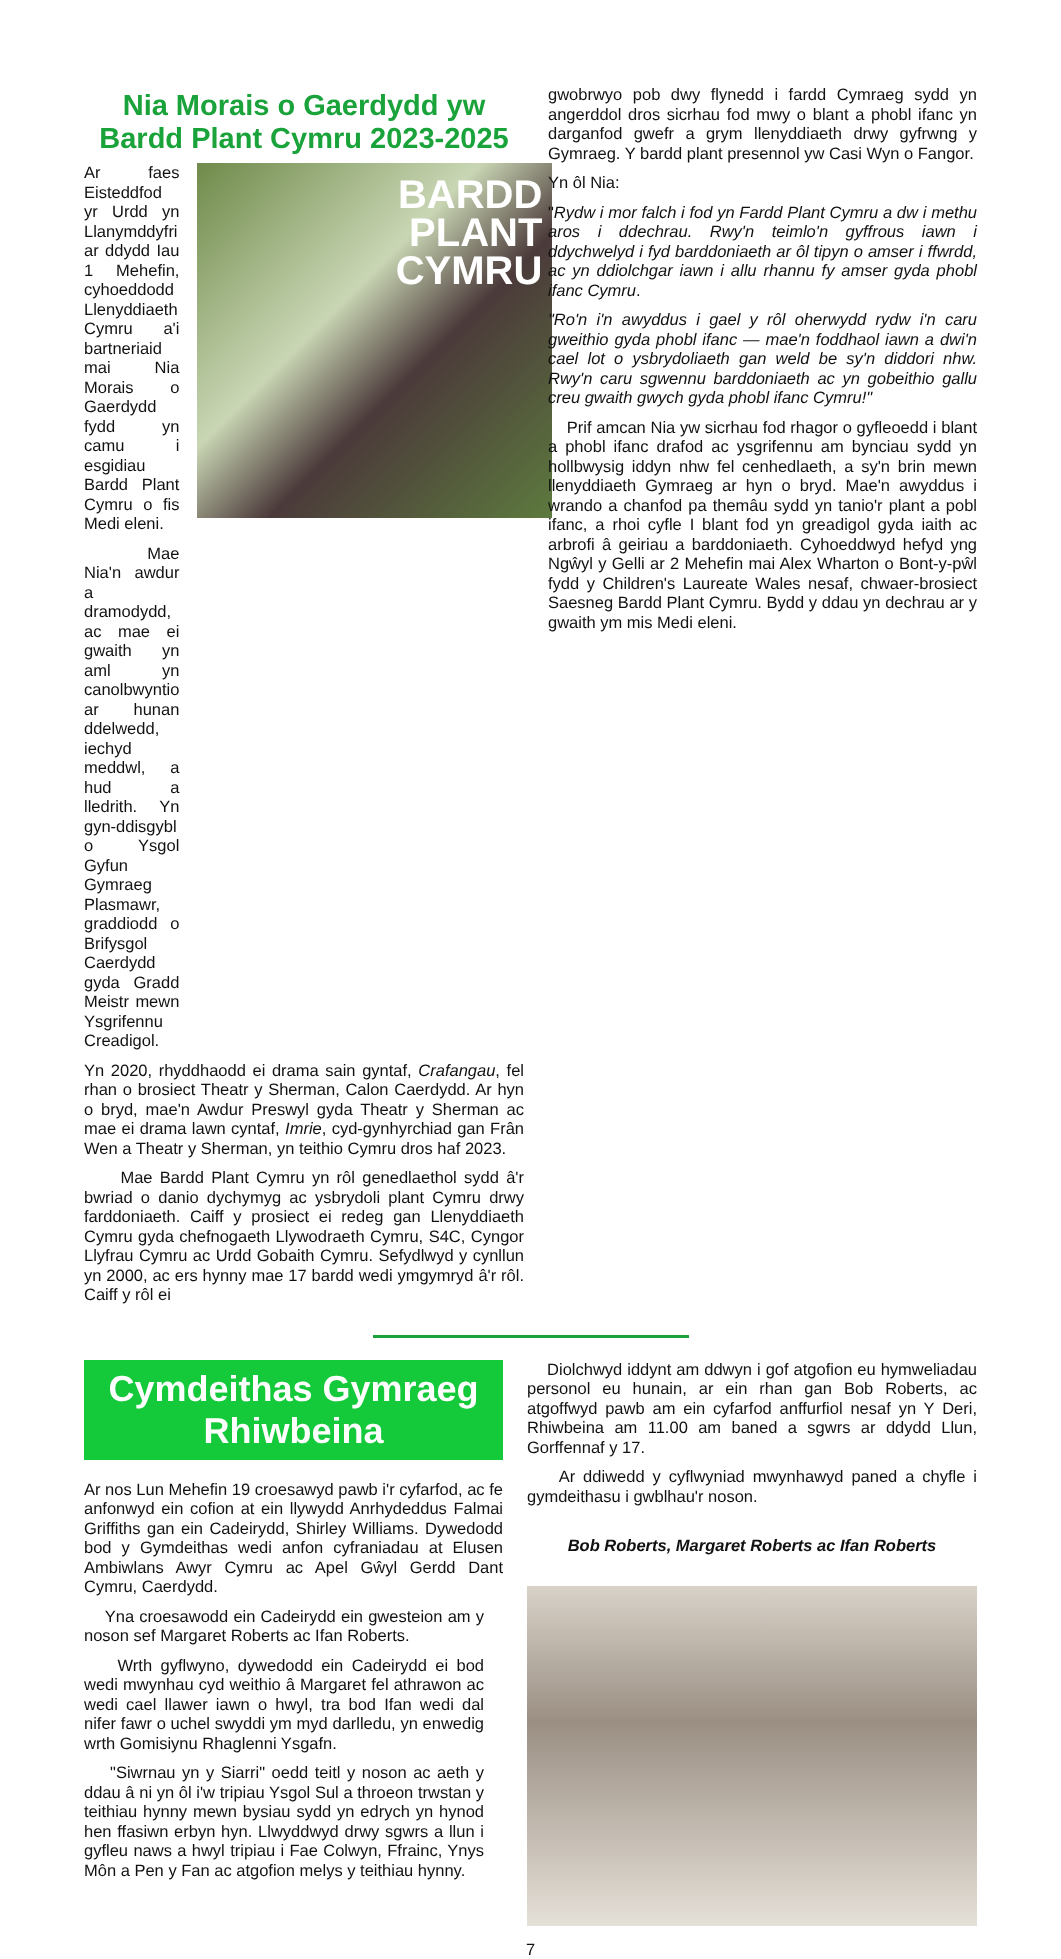Nia Morais o Gaerdydd yw Bardd Plant Cymru 2023-2025
Ar faes Eisteddfod yr Urdd yn Llanymddyfri ar ddydd Iau 1 Mehefin, cyhoeddodd Llenyddiaeth Cymru a'i bartneriaid mai Nia Morais o Gaerdydd fydd yn camu i esgidiau Bardd Plant Cymru o fis Medi eleni.
Mae Nia'n awdur a dramodydd, ac mae ei gwaith yn aml yn canolbwyntio ar hunan ddelwedd, iechyd meddwl, a hud a lledrith. Yn gyn-ddisgybl o Ysgol Gyfun Gymraeg Plasmawr, graddiodd o Brifysgol Caerdydd gyda Gradd Meistr mewn Ysgrifennu Creadigol.
BARDD
PLANT
CYMRU
Yn 2020, rhyddhaodd ei drama sain gyntaf, Crafangau, fel rhan o brosiect Theatr y Sherman, Calon Caerdydd. Ar hyn o bryd, mae'n Awdur Preswyl gyda Theatr y Sherman ac mae ei drama lawn cyntaf, Imrie, cyd-gynhyrchiad gan Frân Wen a Theatr y Sherman, yn teithio Cymru dros haf 2023.
Mae Bardd Plant Cymru yn rôl genedlaethol sydd â'r bwriad o danio dychymyg ac ysbrydoli plant Cymru drwy farddoniaeth. Caiff y prosiect ei redeg gan Llenyddiaeth Cymru gyda chefnogaeth Llywodraeth Cymru, S4C, Cyngor Llyfrau Cymru ac Urdd Gobaith Cymru. Sefydlwyd y cynllun yn 2000, ac ers hynny mae 17 bardd wedi ymgymryd â'r rôl. Caiff y rôl ei
gwobrwyo pob dwy flynedd i fardd Cymraeg sydd yn angerddol dros sicrhau fod mwy o blant a phobl ifanc yn darganfod gwefr a grym llenyddiaeth drwy gyfrwng y Gymraeg. Y bardd plant presennol yw Casi Wyn o Fangor.
Yn ôl Nia:
"Rydw i mor falch i fod yn Fardd Plant Cymru a dw i methu aros i ddechrau. Rwy'n teimlo'n gyffrous iawn i ddychwelyd i fyd barddoniaeth ar ôl tipyn o amser i ffwrdd, ac yn ddiolchgar iawn i allu rhannu fy amser gyda phobl ifanc Cymru.
"Ro'n i'n awyddus i gael y rôl oherwydd rydw i'n caru gweithio gyda phobl ifanc — mae'n foddhaol iawn a dwi'n cael lot o ysbrydoliaeth gan weld be sy'n diddori nhw. Rwy'n caru sgwennu barddoniaeth ac yn gobeithio gallu creu gwaith gwych gyda phobl ifanc Cymru!"
Prif amcan Nia yw sicrhau fod rhagor o gyfleoedd i blant a phobl ifanc drafod ac ysgrifennu am bynciau sydd yn hollbwysig iddyn nhw fel cenhedlaeth, a sy'n brin mewn llenyddiaeth Gymraeg ar hyn o bryd. Mae'n awyddus i wrando a chanfod pa themâu sydd yn tanio'r plant a pobl ifanc, a rhoi cyfle I blant fod yn greadigol gyda iaith ac arbrofi â geiriau a barddoniaeth. Cyhoeddwyd hefyd yng Ngŵyl y Gelli ar 2 Mehefin mai Alex Wharton o Bont-y-pŵl fydd y Children's Laureate Wales nesaf, chwaer-brosiect Saesneg Bardd Plant Cymru. Bydd y ddau yn dechrau ar y gwaith ym mis Medi eleni.
Cymdeithas Gymraeg
Rhiwbeina
Ar nos Lun Mehefin 19 croesawyd pawb i'r cyfarfod, ac fe anfonwyd ein cofion at ein llywydd Anrhydeddus Falmai Griffiths gan ein Cadeirydd, Shirley Williams. Dywedodd bod y Gymdeithas wedi anfon cyfraniadau at Elusen Ambiwlans Awyr Cymru ac Apel Gŵyl Gerdd Dant Cymru, Caerdydd.
Yna croesawodd ein Cadeirydd ein gwesteion am y noson sef Margaret Roberts ac Ifan Roberts.
Wrth gyflwyno, dywedodd ein Cadeirydd ei bod wedi mwynhau cyd weithio â Margaret fel athrawon ac wedi cael llawer iawn o hwyl, tra bod Ifan wedi dal nifer fawr o uchel swyddi ym myd darlledu, yn enwedig wrth Gomisiynu Rhaglenni Ysgafn.
"Siwrnau yn y Siarri" oedd teitl y noson ac aeth y ddau â ni yn ôl i'w tripiau Ysgol Sul a throeon trwstan y teithiau hynny mewn bysiau sydd yn edrych yn hynod hen ffasiwn erbyn hyn. Llwyddwyd drwy sgwrs a llun i gyfleu naws a hwyl tripiau i Fae Colwyn, Ffrainc, Ynys Môn a Pen y Fan ac atgofion melys y teithiau hynny.
Diolchwyd iddynt am ddwyn i gof atgofion eu hymweliadau personol eu hunain, ar ein rhan gan Bob Roberts, ac atgoffwyd pawb am ein cyfarfod anffurfiol nesaf yn Y Deri, Rhiwbeina am 11.00 am baned a sgwrs ar ddydd Llun, Gorffennaf y 17.
Ar ddiwedd y cyflwyniad mwynhawyd paned a chyfle i gymdeithasu i gwblhau'r noson.
Bob Roberts, Margaret Roberts ac Ifan Roberts
7